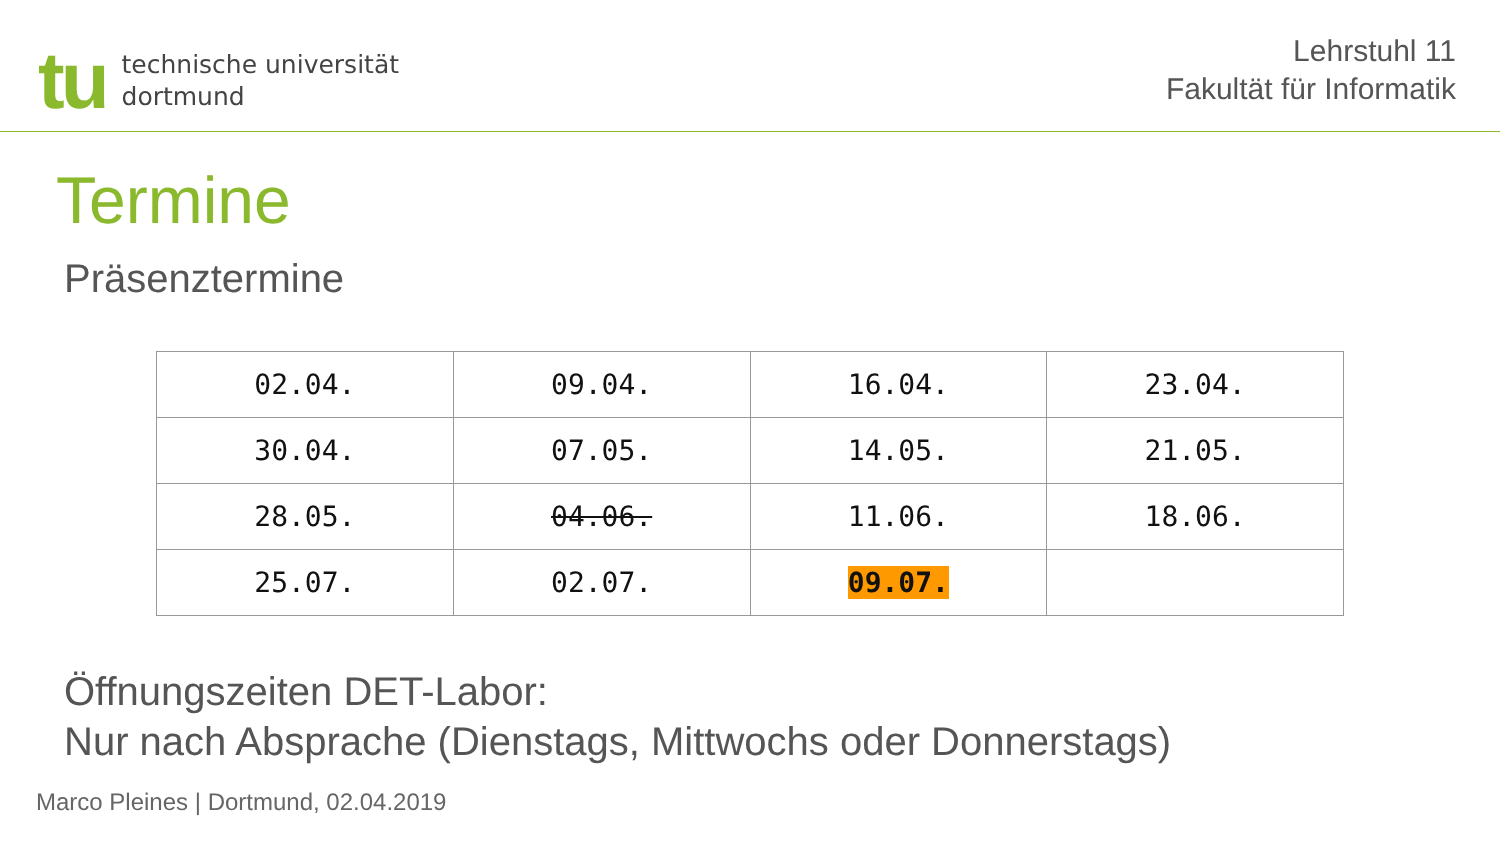tu
technische universität
dortmund
Lehrstuhl 11
Fakultät für Informatik
Termine
Präsenztermine
| 02.04. | 09.04. | 16.04. | 23.04. |
| 30.04. | 07.05. | 14.05. | 21.05. |
| 28.05. | 04.06. | 11.06. | 18.06. |
| 25.07. | 02.07. | 09.07. | |
Öffnungszeiten DET-Labor:
Nur nach Absprache (Dienstags, Mittwochs oder Donnerstags)
Marco Pleines | Dortmund, 02.04.2019